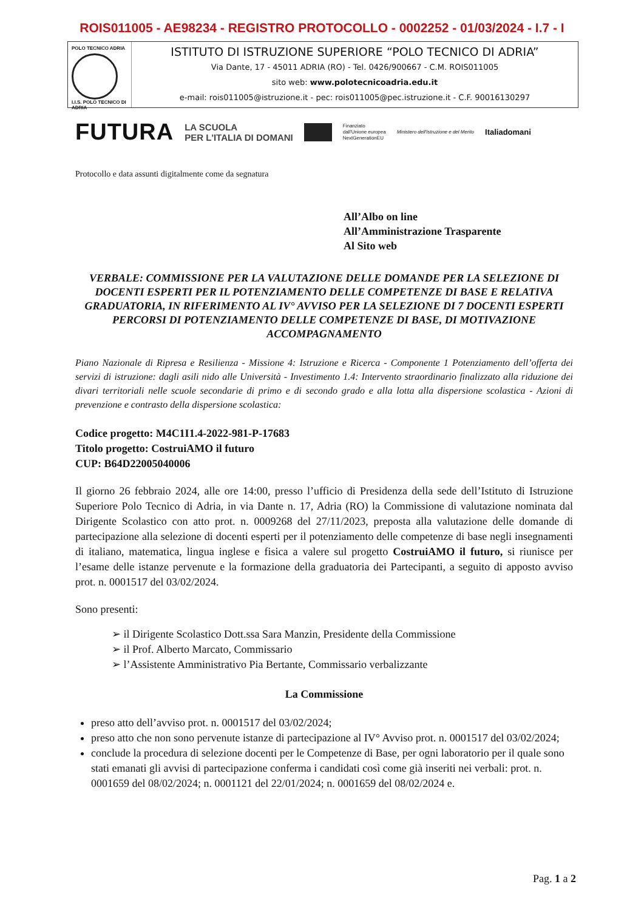ROIS011005 - AE98234 - REGISTRO PROTOCOLLO - 0002252 - 01/03/2024 - I.7 - I
POLO TECNICO ADRIA
I.I.S. POLO TECNICO DI ADRIA
ISTITUTO DI ISTRUZIONE SUPERIORE “POLO TECNICO DI ADRIA”
Via Dante, 17 - 45011 ADRIA (RO) - Tel. 0426/900667 - C.M. ROIS011005
sito web: www.polotecnicoadria.edu.it
e-mail: rois011005@istruzione.it - pec: rois011005@pec.istruzione.it - C.F. 90016130297
FUTURA LA SCUOLA
PER L'ITALIA DI DOMANI Finanziato
dall'Unione europea
NextGenerationEU Ministero dell'Istruzione e del Merito Italiadomani
Protocollo e data assunti digitalmente come da segnatura
All’Albo on line
All’Amministrazione Trasparente
Al Sito web
VERBALE: COMMISSIONE PER LA VALUTAZIONE DELLE DOMANDE PER LA SELEZIONE DI DOCENTI ESPERTI PER IL POTENZIAMENTO DELLE COMPETENZE DI BASE E RELATIVA GRADUATORIA, IN RIFERIMENTO AL IV° AVVISO PER LA SELEZIONE DI 7 DOCENTI ESPERTI PERCORSI DI POTENZIAMENTO DELLE COMPETENZE DI BASE, DI MOTIVAZIONE ACCOMPAGNAMENTO
Piano Nazionale di Ripresa e Resilienza - Missione 4: Istruzione e Ricerca - Componente 1 Potenziamento dell’offerta dei servizi di istruzione: dagli asili nido alle Università - Investimento 1.4: Intervento straordinario finalizzato alla riduzione dei divari territoriali nelle scuole secondarie di primo e di secondo grado e alla lotta alla dispersione scolastica - Azioni di prevenzione e contrasto della dispersione scolastica:
Codice progetto: M4C1I1.4-2022-981-P-17683
Titolo progetto: CostruiAMO il futuro
CUP: B64D22005040006
Il giorno 26 febbraio 2024, alle ore 14:00, presso l’ufficio di Presidenza della sede dell’Istituto di Istruzione Superiore Polo Tecnico di Adria, in via Dante n. 17, Adria (RO) la Commissione di valutazione nominata dal Dirigente Scolastico con atto prot. n. 0009268 del 27/11/2023, preposta alla valutazione delle domande di partecipazione alla selezione di docenti esperti per il potenziamento delle competenze di base negli insegnamenti di italiano, matematica, lingua inglese e fisica a valere sul progetto CostruiAMO il futuro, si riunisce per l’esame delle istanze pervenute e la formazione della graduatoria dei Partecipanti, a seguito di apposto avviso prot. n. 0001517 del 03/02/2024.
Sono presenti:
➢ il Dirigente Scolastico Dott.ssa Sara Manzin, Presidente della Commissione
➢ il Prof. Alberto Marcato, Commissario
➢ l’Assistente Amministrativo Pia Bertante, Commissario verbalizzante
La Commissione
preso atto dell’avviso prot. n. 0001517 del 03/02/2024;
preso atto che non sono pervenute istanze di partecipazione al IV° Avviso prot. n. 0001517 del 03/02/2024;
conclude la procedura di selezione docenti per le Competenze di Base, per ogni laboratorio per il quale sono stati emanati gli avvisi di partecipazione conferma i candidati così come già inseriti nei verbali: prot. n. 0001659 del 08/02/2024; n. 0001121 del 22/01/2024; n. 0001659 del 08/02/2024 e.
Pag. 1 a 2